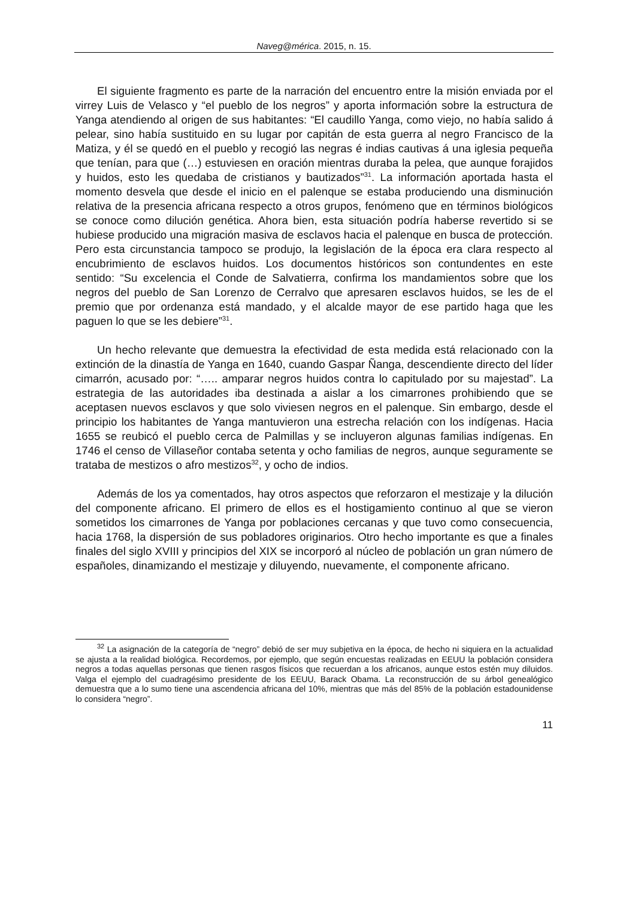Naveg@mérica. 2015, n. 15.
El siguiente fragmento es parte de la narración del encuentro entre la misión enviada por el virrey Luis de Velasco y “el pueblo de los negros” y aporta información sobre la estructura de Yanga atendiendo al origen de sus habitantes: “El caudillo Yanga, como viejo, no había salido á pelear, sino había sustituido en su lugar por capitán de esta guerra al negro Francisco de la Matiza, y él se quedó en el pueblo y recogió las negras é indias cautivas á una iglesia pequeña que tenían, para que (…) estuviesen en oración mientras duraba la pelea, que aunque forajidos y huidos, esto les quedaba de cristianos y bautizados”<sup>31</sup>. La información aportada hasta el momento desvela que desde el inicio en el palenque se estaba produciendo una disminución relativa de la presencia africana respecto a otros grupos, fenómeno que en términos biológicos se conoce como dilución genética. Ahora bien, esta situación podría haberse revertido si se hubiese producido una migración masiva de esclavos hacia el palenque en busca de protección. Pero esta circunstancia tampoco se produjo, la legislación de la época era clara respecto al encubrimiento de esclavos huidos. Los documentos históricos son contundentes en este sentido: “Su excelencia el Conde de Salvatierra, confirma los mandamientos sobre que los negros del pueblo de San Lorenzo de Cerralvo que apresaren esclavos huidos, se les de el premio que por ordenanza está mandado, y el alcalde mayor de ese partido haga que les paguen lo que se les debiere”<sup>31</sup>.
Un hecho relevante que demuestra la efectividad de esta medida está relacionado con la extinción de la dinastía de Yanga en 1640, cuando Gaspar Ñanga, descendiente directo del líder cimarrón, acusado por: “….. amparar negros huidos contra lo capitulado por su majestad”. La estrategia de las autoridades iba destinada a aislar a los cimarrones prohibiendo que se aceptasen nuevos esclavos y que solo viviesen negros en el palenque. Sin embargo, desde el principio los habitantes de Yanga mantuvieron una estrecha relación con los indígenas. Hacia 1655 se reubicó el pueblo cerca de Palmillas y se incluyeron algunas familias indígenas. En 1746 el censo de Villaseñor contaba setenta y ocho familias de negros, aunque seguramente se trataba de mestizos o afro mestizos<sup>32</sup>, y ocho de indios.
Además de los ya comentados, hay otros aspectos que reforzaron el mestizaje y la dilución del componente africano. El primero de ellos es el hostigamiento continuo al que se vieron sometidos los cimarrones de Yanga por poblaciones cercanas y que tuvo como consecuencia, hacia 1768, la dispersión de sus pobladores originarios. Otro hecho importante es que a finales finales del siglo XVIII y principios del XIX se incorporó al núcleo de población un gran número de españoles, dinamizando el mestizaje y diluyendo, nuevamente, el componente africano.
<sup>32</sup> La asignación de la categoría de “negro” debió de ser muy subjetiva en la época, de hecho ni siquiera en la actualidad se ajusta a la realidad biológica. Recordemos, por ejemplo, que según encuestas realizadas en EEUU la población considera negros a todas aquellas personas que tienen rasgos físicos que recuerdan a los africanos, aunque estos estén muy diluidos. Valga el ejemplo del cuadragésimo presidente de los EEUU, Barack Obama. La reconstrucción de su árbol genealógico demuestra que a lo sumo tiene una ascendencia africana del 10%, mientras que más del 85% de la población estadounidense lo considera “negro”.
11